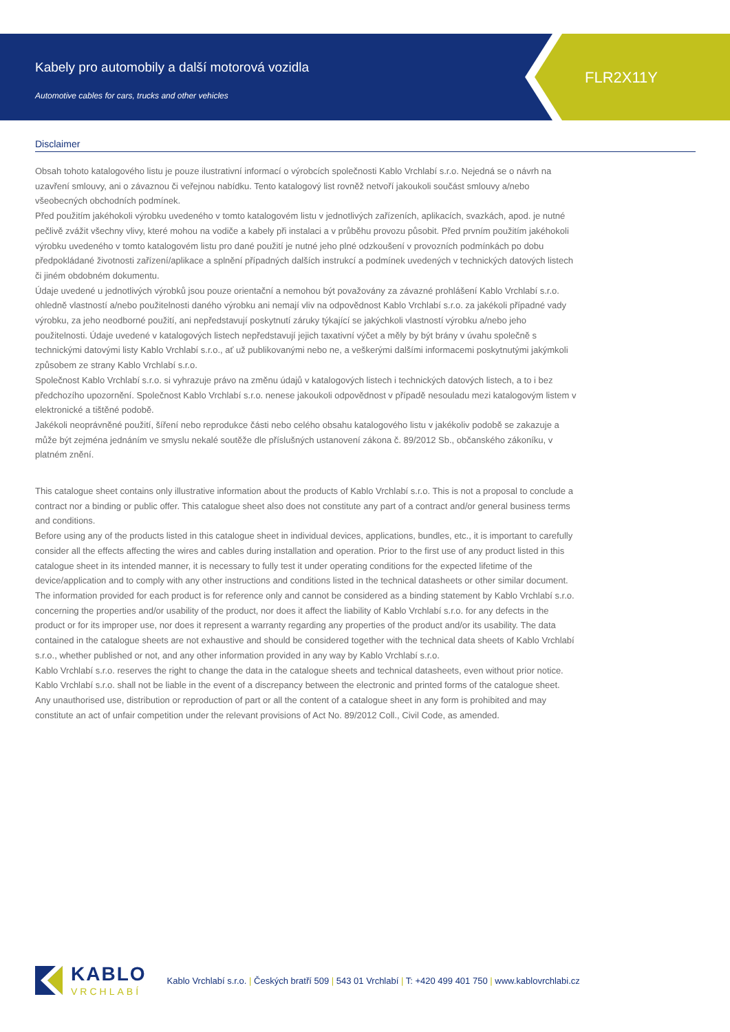Kabely pro automobily a další motorová vozidla
Automotive cables for cars, trucks and other vehicles
FLR2X11Y
Disclaimer
Obsah tohoto katalogového listu je pouze ilustrativní informací o výrobcích společnosti Kablo Vrchlabí s.r.o. Nejedná se o návrh na uzavření smlouvy, ani o závaznou či veřejnou nabídku. Tento katalogový list rovněž netvoří jakoukoli součást smlouvy a/nebo všeobecných obchodních podmínek.
Před použitím jakéhokoli výrobku uvedeného v tomto katalogovém listu v jednotlivých zařízeních, aplikacích, svazkách, apod. je nutné pečlivě zvážit všechny vlivy, které mohou na vodiče a kabely při instalaci a v průběhu provozu působit. Před prvním použitím jakéhokoli výrobku uvedeného v tomto katalogovém listu pro dané použití je nutné jeho plné odzkoušení v provozních podmínkách po dobu předpokládané životnosti zařízení/aplikace a splnění případných dalších instrukcí a podmínek uvedených v technických datových listech či jiném obdobném dokumentu.
Údaje uvedené u jednotlivých výrobků jsou pouze orientační a nemohou být považovány za závazné prohlášení Kablo Vrchlabí s.r.o. ohledně vlastností a/nebo použitelnosti daného výrobku ani nemají vliv na odpovědnost Kablo Vrchlabí s.r.o. za jakékoli případné vady výrobku, za jeho neodborné použití, ani nepředstavují poskytnutí záruky týkající se jakýchkoli vlastností výrobku a/nebo jeho použitelnosti. Údaje uvedené v katalogových listech nepředstavují jejich taxativní výčet a měly by být brány v úvahu společně s technickými datovými listy Kablo Vrchlabí s.r.o., ať už publikovanými nebo ne, a veškerými dalšími informacemi poskytnutými jakýmkoli způsobem ze strany Kablo Vrchlabí s.r.o.
Společnost Kablo Vrchlabí s.r.o. si vyhrazuje právo na změnu údajů v katalogových listech i technických datových listech, a to i bez předchozího upozornění. Společnost Kablo Vrchlabí s.r.o. nenese jakoukoli odpovědnost v případě nesouladu mezi katalogovým listem v elektronické a tištěné podobě.
Jakékoli neoprávněné použití, šíření nebo reprodukce části nebo celého obsahu katalogového listu v jakékoliv podobě se zakazuje a může být zejména jednáním ve smyslu nekalé soutěže dle příslušných ustanovení zákona č. 89/2012 Sb., občanského zákoníku, v platném znění.
This catalogue sheet contains only illustrative information about the products of Kablo Vrchlabí s.r.o. This is not a proposal to conclude a contract nor a binding or public offer. This catalogue sheet also does not constitute any part of a contract and/or general business terms and conditions.
Before using any of the products listed in this catalogue sheet in individual devices, applications, bundles, etc., it is important to carefully consider all the effects affecting the wires and cables during installation and operation. Prior to the first use of any product listed in this catalogue sheet in its intended manner, it is necessary to fully test it under operating conditions for the expected lifetime of the device/application and to comply with any other instructions and conditions listed in the technical datasheets or other similar document.
The information provided for each product is for reference only and cannot be considered as a binding statement by Kablo Vrchlabí s.r.o. concerning the properties and/or usability of the product, nor does it affect the liability of Kablo Vrchlabí s.r.o. for any defects in the product or for its improper use, nor does it represent a warranty regarding any properties of the product and/or its usability. The data contained in the catalogue sheets are not exhaustive and should be considered together with the technical data sheets of Kablo Vrchlabí s.r.o., whether published or not, and any other information provided in any way by Kablo Vrchlabí s.r.o.
Kablo Vrchlabí s.r.o. reserves the right to change the data in the catalogue sheets and technical datasheets, even without prior notice. Kablo Vrchlabí s.r.o. shall not be liable in the event of a discrepancy between the electronic and printed forms of the catalogue sheet.
Any unauthorised use, distribution or reproduction of part or all the content of a catalogue sheet in any form is prohibited and may constitute an act of unfair competition under the relevant provisions of Act No. 89/2012 Coll., Civil Code, as amended.
KABLO
VRCHLABÍ
Kablo Vrchlabí s.r.o. | Českých bratří 509 | 543 01 Vrchlabí | T: +420 499 401 750 | www.kablovrchlabi.cz